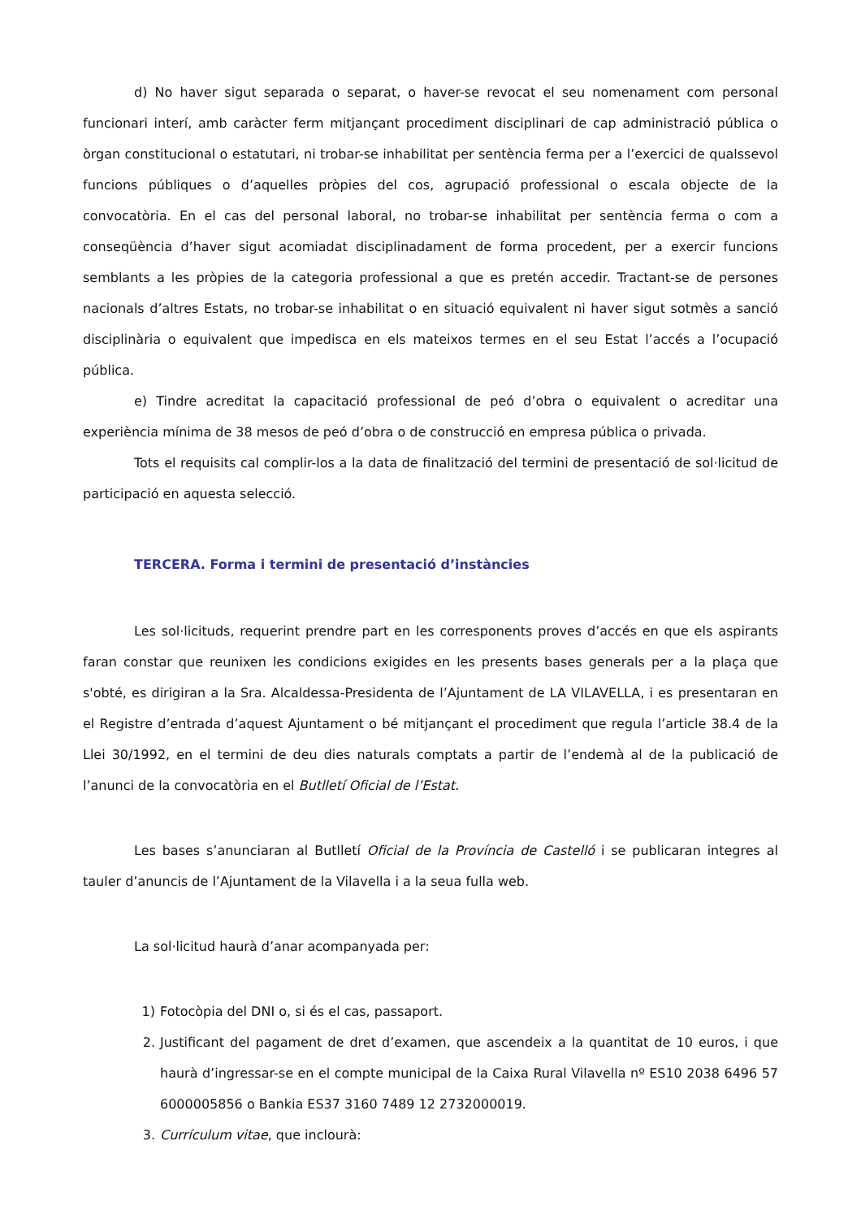d) No haver sigut separada o separat, o haver-se revocat el seu nomenament com personal funcionari interí, amb caràcter ferm mitjançant procediment disciplinari de cap administració pública o òrgan constitucional o estatutari, ni trobar-se inhabilitat per sentència ferma per a l’exercici de qualssevol funcions públiques o d’aquelles pròpies del cos, agrupació professional o escala objecte de la convocatòria. En el cas del personal laboral, no trobar-se inhabilitat per sentència ferma o com a conseqüència d’haver sigut acomiadat disciplinadament de forma procedent, per a exercir funcions semblants a les pròpies de la categoria professional a que es pretén accedir. Tractant-se de persones nacionals d’altres Estats, no trobar-se inhabilitat o en situació equivalent ni haver sigut sotmès a sanció disciplinària o equivalent que impedisca en els mateixos termes en el seu Estat l’accés a l’ocupació pública.
e) Tindre acreditat la capacitació professional de peó d’obra o equivalent o acreditar una experiència mínima de 38 mesos de peó d’obra o de construcció en empresa pública o privada.
Tots el requisits cal complir-los a la data de finalització del termini de presentació de sol·licitud de participació en aquesta selecció.
TERCERA. Forma i termini de presentació d’instàncies
Les sol·licituds, requerint prendre part en les corresponents proves d’accés en que els aspirants faran constar que reunixen les condicions exigides en les presents bases generals per a la plaça que s'obté, es dirigiran a la Sra. Alcaldessa-Presidenta de l’Ajuntament de LA VILAVELLA, i es presentaran en el Registre d’entrada d’aquest Ajuntament o bé mitjançant el procediment que regula l’article 38.4 de la Llei 30/1992, en el termini de deu dies naturals comptats a partir de l’endemà al de la publicació de l’anunci de la convocatòria en el Butlletí Oficial de l’Estat.
Les bases s’anunciaran al Butlletí Oficial de la Província de Castelló i se publicaran integres al tauler d’anuncis de l’Ajuntament de la Vilavella i a la seua fulla web.
La sol·licitud haurà d’anar acompanyada per:
1) Fotocòpia del DNI o, si és el cas, passaport.
2. Justificant del pagament de dret d’examen, que ascendeix a la quantitat de 10 euros, i que haurà d’ingressar-se en el compte municipal de la Caixa Rural Vilavella nº ES10 2038 6496 57 6000005856 o Bankia ES37 3160 7489 12 2732000019.
3. Currículum vitae, que inclourà: